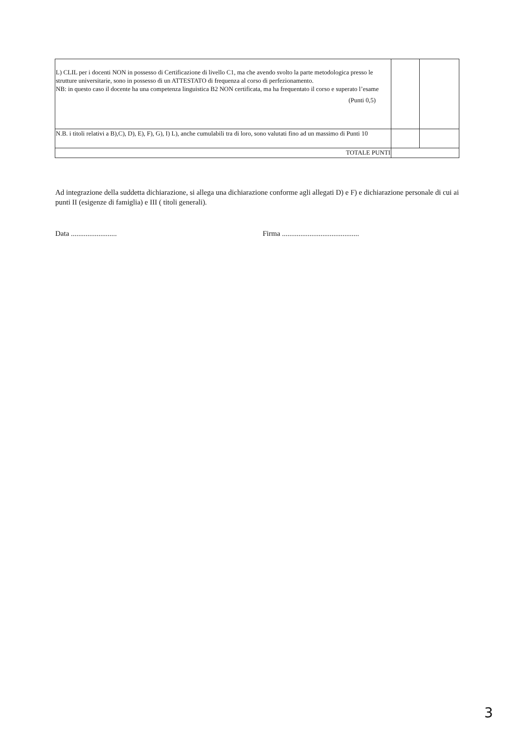| L) CLIL per i docenti NON in possesso di Certificazione di livello C1, ma che avendo svolto la parte metodologica presso le strutture universitarie, sono in possesso di un ATTESTATO di frequenza al corso di perfezionamento. NB: in questo caso il docente ha una competenza linguistica B2 NON certificata, ma ha frequentato il corso e superato l’esame (Punti 0,5) | | |
| N.B. i titoli relativi a B),C), D), E), F), G), I) L), anche cumulabili tra di loro, sono valutati fino ad un massimo di Punti 10 | | |
| TOTALE PUNTI | | |
Ad integrazione della suddetta dichiarazione, si allega una dichiarazione conforme agli allegati D) e F) e dichiarazione personale di cui ai punti II (esigenze di famiglia) e III ( titoli generali).
Data ......................... Firma ..........................................
3